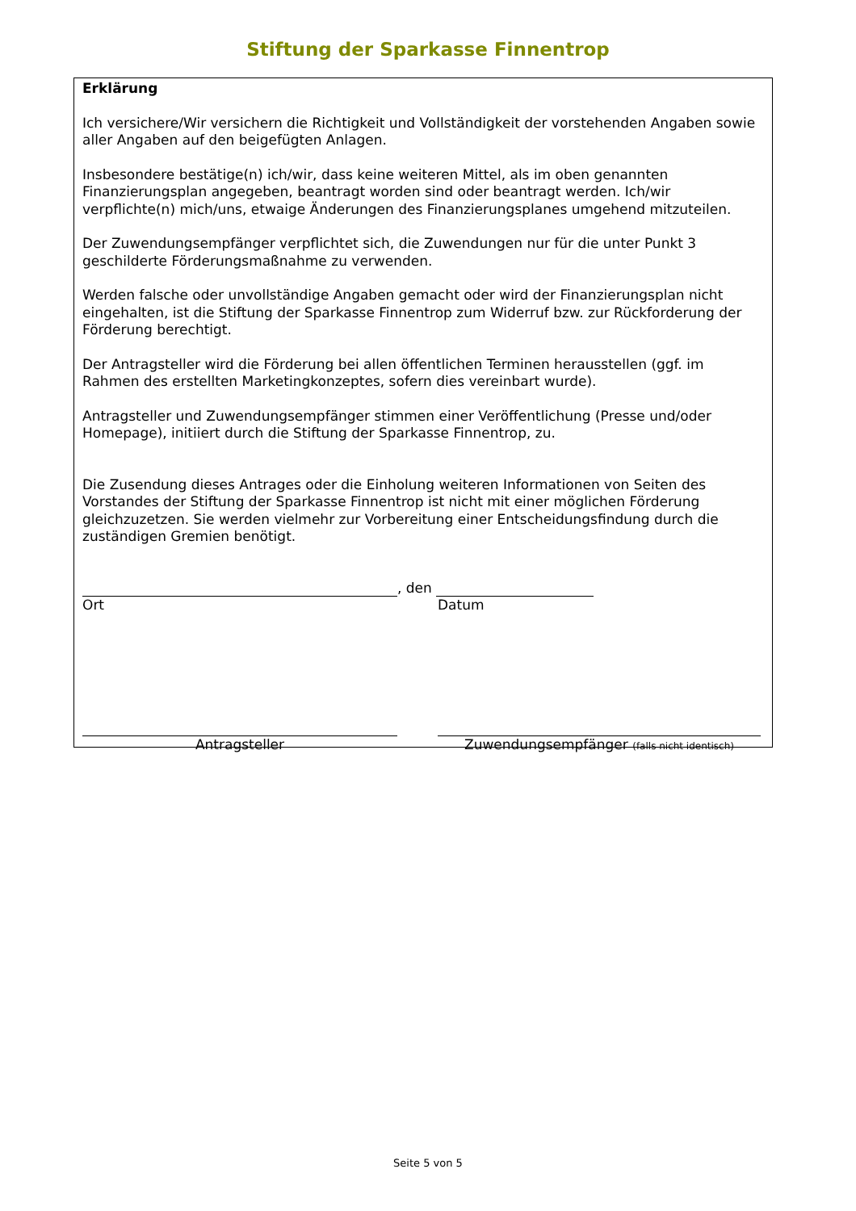Stiftung der Sparkasse Finnentrop
Erklärung
Ich versichere/Wir versichern die Richtigkeit und Vollständigkeit der vorstehenden Angaben sowie aller Angaben auf den beigefügten Anlagen.
Insbesondere bestätige(n) ich/wir, dass keine weiteren Mittel, als im oben genannten Finanzierungsplan angegeben, beantragt worden sind oder beantragt werden. Ich/wir verpflichte(n) mich/uns, etwaige Änderungen des Finanzierungsplanes umgehend mitzuteilen.
Der Zuwendungsempfänger verpflichtet sich, die Zuwendungen nur für die unter Punkt 3 geschilderte Förderungsmaßnahme zu verwenden.
Werden falsche oder unvollständige Angaben gemacht oder wird der Finanzierungsplan nicht eingehalten, ist die Stiftung der Sparkasse Finnentrop zum Widerruf bzw. zur Rückforderung der Förderung berechtigt.
Der Antragsteller wird die Förderung bei allen öffentlichen Terminen herausstellen (ggf. im Rahmen des erstellten Marketingkonzeptes, sofern dies vereinbart wurde).
Antragsteller und Zuwendungsempfänger stimmen einer Veröffentlichung (Presse und/oder Homepage), initiiert durch die Stiftung der Sparkasse Finnentrop, zu.
Die Zusendung dieses Antrages oder die Einholung weiteren Informationen von Seiten des Vorstandes der Stiftung der Sparkasse Finnentrop ist nicht mit einer möglichen Förderung gleichzuzetzen. Sie werden vielmehr zur Vorbereitung einer Entscheidungsfindung durch die zuständigen Gremien benötigt.
, den
Ort Datum
Antragsteller Zuwendungsempfänger (falls nicht identisch)
Seite 5 von 5